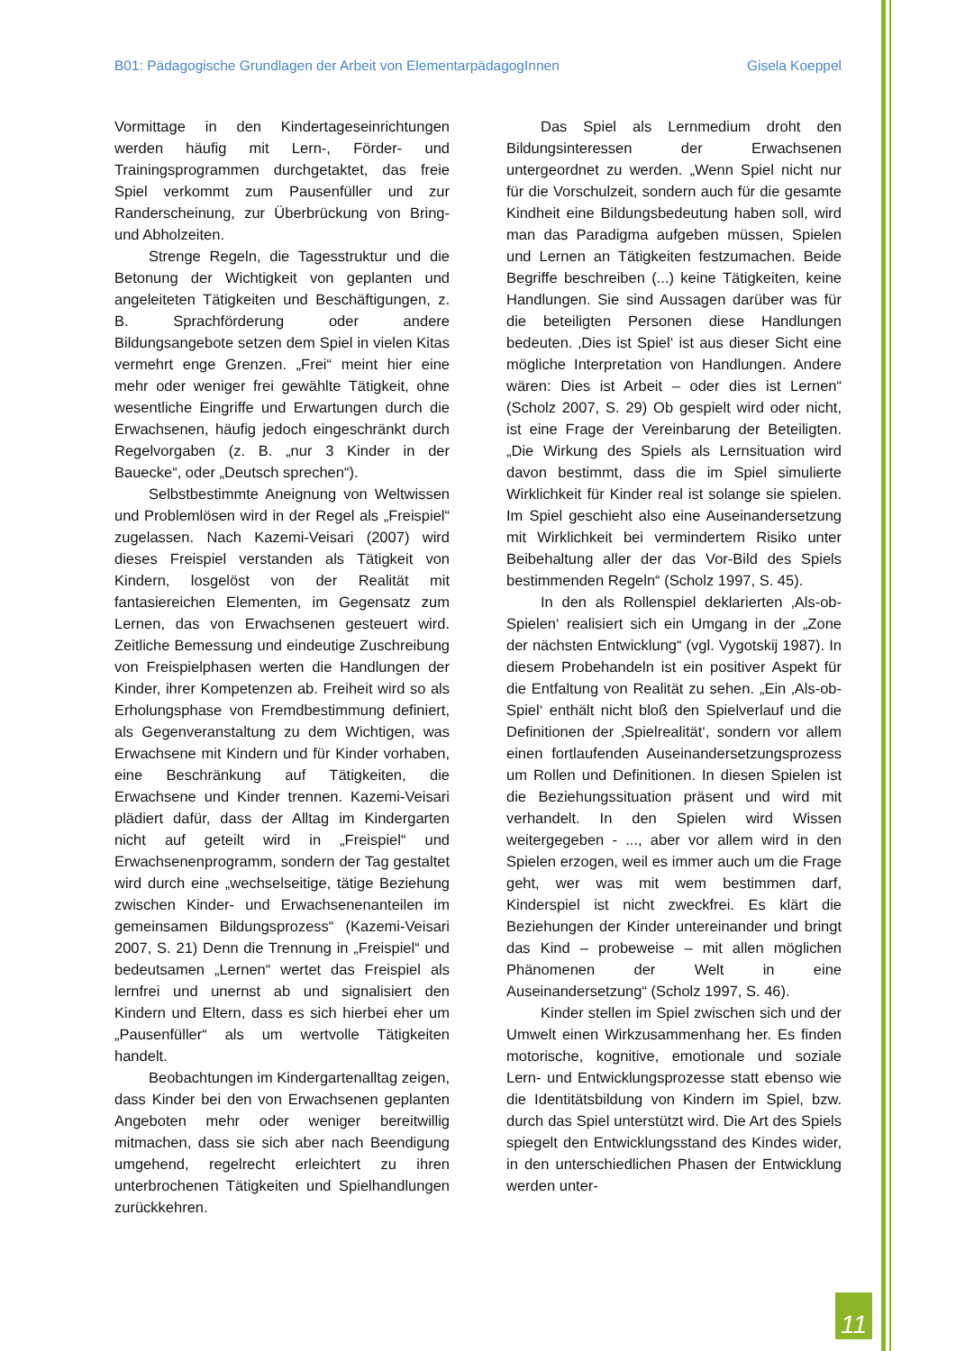B01: Pädagogische Grundlagen der Arbeit von ElementarpädagogInnen Gisela Koeppel
Vormittage in den Kindertageseinrichtungen werden häufig mit Lern-, Förder- und Trainingsprogrammen durchgetaktet, das freie Spiel verkommt zum Pausenfüller und zur Randerscheinung, zur Überbrückung von Bring- und Abholzeiten.
Strenge Regeln, die Tagesstruktur und die Betonung der Wichtigkeit von geplanten und angeleiteten Tätigkeiten und Beschäftigungen, z. B. Sprachförderung oder andere Bildungsangebote setzen dem Spiel in vielen Kitas vermehrt enge Grenzen. „Frei“ meint hier eine mehr oder weniger frei gewählte Tätigkeit, ohne wesentliche Eingriffe und Erwartungen durch die Erwachsenen, häufig jedoch eingeschränkt durch Regelvorgaben (z. B. „nur 3 Kinder in der Bauecke“, oder „Deutsch sprechen“).
Selbstbestimmte Aneignung von Weltwissen und Problemlösen wird in der Regel als „Freispiel“ zugelassen. Nach Kazemi-Veisari (2007) wird dieses Freispiel verstanden als Tätigkeit von Kindern, losgelöst von der Realität mit fantasiereichen Elementen, im Gegensatz zum Lernen, das von Erwachsenen gesteuert wird. Zeitliche Bemessung und eindeutige Zuschreibung von Freispielphasen werten die Handlungen der Kinder, ihrer Kompetenzen ab. Freiheit wird so als Erholungsphase von Fremdbestimmung definiert, als Gegenveranstaltung zu dem Wichtigen, was Erwachsene mit Kindern und für Kinder vorhaben, eine Beschränkung auf Tätigkeiten, die Erwachsene und Kinder trennen. Kazemi-Veisari plädiert dafür, dass der Alltag im Kindergarten nicht auf geteilt wird in „Freispiel“ und Erwachsenenprogramm, sondern der Tag gestaltet wird durch eine „wechselseitige, tätige Beziehung zwischen Kinder- und Erwachsenenanteilen im gemeinsamen Bildungsprozess“ (Kazemi-Veisari 2007, S. 21) Denn die Trennung in „Freispiel“ und bedeutsamen „Lernen“ wertet das Freispiel als lernfrei und unernst ab und signalisiert den Kindern und Eltern, dass es sich hierbei eher um „Pausenfüller“ als um wertvolle Tätigkeiten handelt.
Beobachtungen im Kindergartenalltag zeigen, dass Kinder bei den von Erwachsenen geplanten Angeboten mehr oder weniger bereitwillig mitmachen, dass sie sich aber nach Beendigung umgehend, regelrecht erleichtert zu ihren unterbrochenen Tätigkeiten und Spielhandlungen zurückkehren.
Das Spiel als Lernmedium droht den Bildungsinteressen der Erwachsenen untergeordnet zu werden. „Wenn Spiel nicht nur für die Vorschulzeit, sondern auch für die gesamte Kindheit eine Bildungsbedeutung haben soll, wird man das Paradigma aufgeben müssen, Spielen und Lernen an Tätigkeiten festzumachen. Beide Begriffe beschreiben (...) keine Tätigkeiten, keine Handlungen. Sie sind Aussagen darüber was für die beteiligten Personen diese Handlungen bedeuten. ‚Dies ist Spiel‘ ist aus dieser Sicht eine mögliche Interpretation von Handlungen. Andere wären: Dies ist Arbeit – oder dies ist Lernen“ (Scholz 2007, S. 29) Ob gespielt wird oder nicht, ist eine Frage der Vereinbarung der Beteiligten. „Die Wirkung des Spiels als Lernsituation wird davon bestimmt, dass die im Spiel simulierte Wirklichkeit für Kinder real ist solange sie spielen. Im Spiel geschieht also eine Auseinandersetzung mit Wirklichkeit bei vermindertem Risiko unter Beibehaltung aller der das Vor-Bild des Spiels bestimmenden Regeln“ (Scholz 1997, S. 45).
In den als Rollenspiel deklarierten ‚Als-ob-Spielen‘ realisiert sich ein Umgang in der „Zone der nächsten Entwicklung“ (vgl. Vygotskij 1987). In diesem Probehandeln ist ein positiver Aspekt für die Entfaltung von Realität zu sehen. „Ein ‚Als-ob-Spiel‘ enthält nicht bloß den Spielverlauf und die Definitionen der ‚Spielrealität‘, sondern vor allem einen fortlaufenden Auseinandersetzungsprozess um Rollen und Definitionen. In diesen Spielen ist die Beziehungssituation präsent und wird mit verhandelt. In den Spielen wird Wissen weitergegeben - ..., aber vor allem wird in den Spielen erzogen, weil es immer auch um die Frage geht, wer was mit wem bestimmen darf, Kinderspiel ist nicht zweckfrei. Es klärt die Beziehungen der Kinder untereinander und bringt das Kind – probeweise – mit allen möglichen Phänomenen der Welt in eine Auseinandersetzung“ (Scholz 1997, S. 46).
Kinder stellen im Spiel zwischen sich und der Umwelt einen Wirkzusammenhang her. Es finden motorische, kognitive, emotionale und soziale Lern- und Entwicklungsprozesse statt ebenso wie die Identitätsbildung von Kindern im Spiel, bzw. durch das Spiel unterstützt wird. Die Art des Spiels spiegelt den Entwicklungsstand des Kindes wider, in den unterschiedlichen Phasen der Entwicklung werden unter-
11